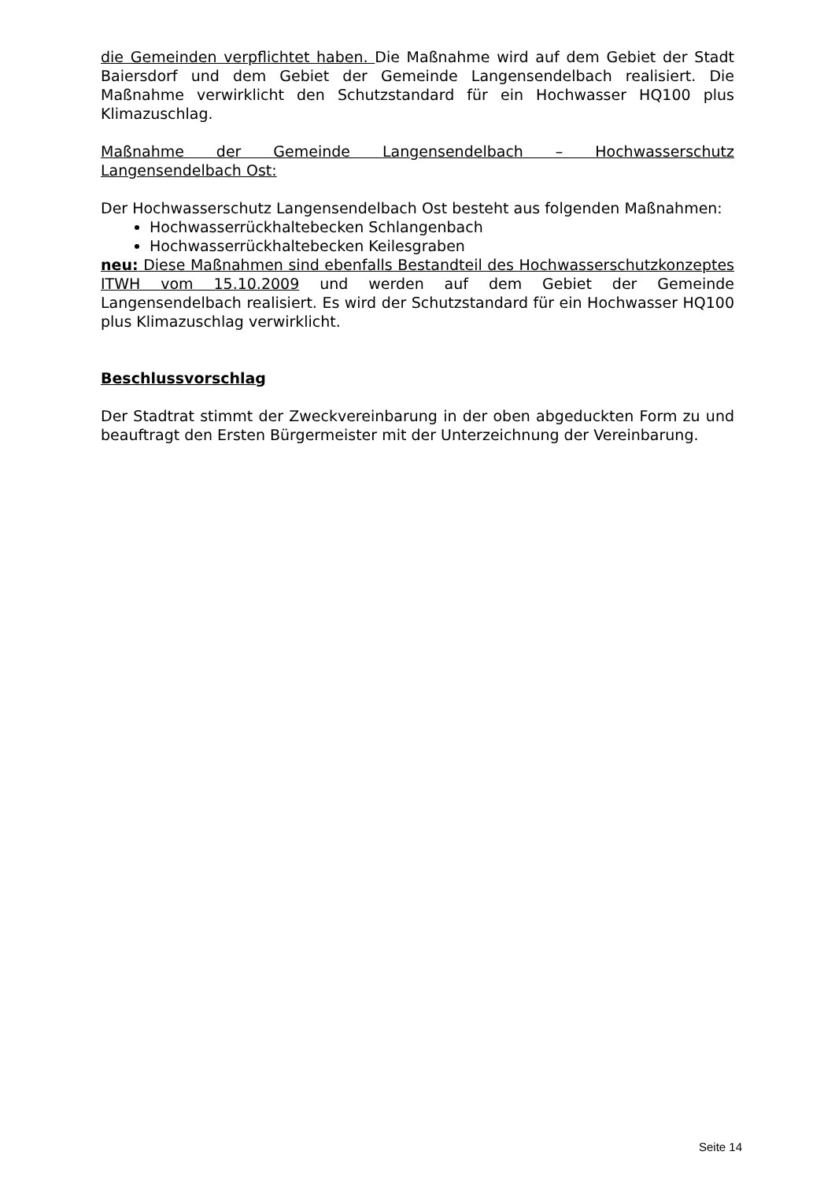die Gemeinden verpflichtet haben. Die Maßnahme wird auf dem Gebiet der Stadt Baiersdorf und dem Gebiet der Gemeinde Langensendelbach realisiert. Die Maßnahme verwirklicht den Schutzstandard für ein Hochwasser HQ100 plus Klimazuschlag.
Maßnahme der Gemeinde Langensendelbach – Hochwasserschutz Langensendelbach Ost:
Der Hochwasserschutz Langensendelbach Ost besteht aus folgenden Maßnahmen:
Hochwasserrückhaltebecken Schlangenbach
Hochwasserrückhaltebecken Keilesgraben
neu: Diese Maßnahmen sind ebenfalls Bestandteil des Hochwasserschutzkonzeptes ITWH vom 15.10.2009 und werden auf dem Gebiet der Gemeinde Langensendelbach realisiert. Es wird der Schutzstandard für ein Hochwasser HQ100 plus Klimazuschlag verwirklicht.
Beschlussvorschlag
Der Stadtrat stimmt der Zweckvereinbarung in der oben abgeduckten Form zu und beauftragt den Ersten Bürgermeister mit der Unterzeichnung der Vereinbarung.
Seite 14